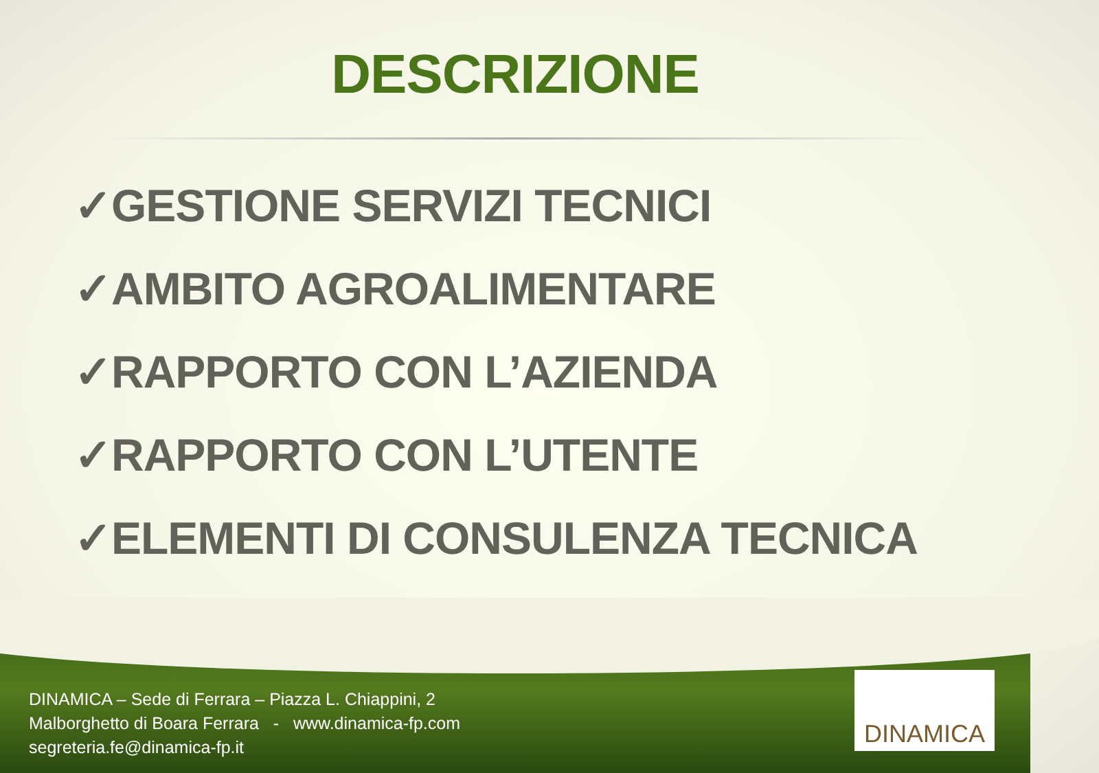DESCRIZIONE
✓GESTIONE SERVIZI TECNICI
✓AMBITO AGROALIMENTARE
✓RAPPORTO CON L’AZIENDA
✓RAPPORTO CON L’UTENTE
✓ELEMENTI DI CONSULENZA TECNICA
DINAMICA – Sede di Ferrara – Piazza L. Chiappini, 2
Malborghetto di Boara Ferrara - www.dinamica-fp.com
segreteria.fe@dinamica-fp.it
DINAMICA